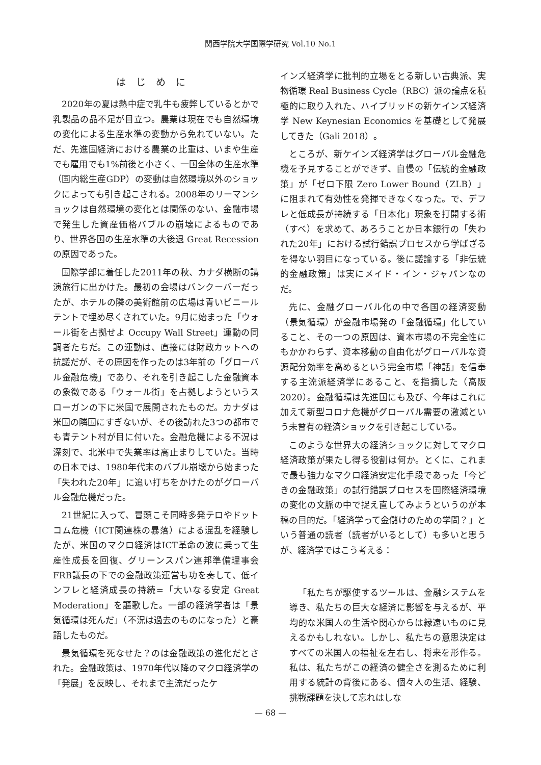関西学院大学国際学研究 Vol.10 No.1
はじめに
2020年の夏は熱中症で乳牛も疲弊しているとかで乳製品の品不足が目立つ。農業は現在でも自然環境の変化による生産水準の変動から免れていない。ただ、先進国経済における農業の比重は、いまや生産でも雇用でも1%前後と小さく、一国全体の生産水準（国内総生産GDP）の変動は自然環境以外のショックによっても引き起こされる。2008年のリーマンショックは自然環境の変化とは関係のない、金融市場で発生した資産価格バブルの崩壊によるものであり、世界各国の生産水準の大後退 Great Recession の原因であった。
国際学部に着任した2011年の秋、カナダ横断の講演旅行に出かけた。最初の会場はバンクーバーだったが、ホテルの隣の美術館前の広場は青いビニールテントで埋め尽くされていた。9月に始まった「ウォール街を占拠せよ Occupy Wall Street」運動の同調者たちだ。この運動は、直接には財政カットへの抗議だが、その原因を作ったのは3年前の「グローバル金融危機」であり、それを引き起こした金融資本の象徴である「ウォール街」を占拠しようというスローガンの下に米国で展開されたものだ。カナダは米国の隣国にすぎないが、その後訪れた3つの都市でも青テント村が目に付いた。金融危機による不況は深刻で、北米中で失業率は高止まりしていた。当時の日本では、1980年代末のバブル崩壊から始まった「失われた20年」に追い打ちをかけたのがグローバル金融危機だった。
21世紀に入って、冒頭こそ同時多発テロやドットコム危機（ICT関連株の暴落）による混乱を経験したが、米国のマクロ経済はICT革命の波に乗って生産性成長を回復、グリーンスパン連邦準備理事会FRB議長の下での金融政策運営も功を奏して、低インフレと経済成長の持続=「大いなる安定 Great Moderation」を謳歌した。一部の経済学者は「景気循環は死んだ」（不況は過去のものになった）と豪語したものだ。
景気循環を死なせた？のは金融政策の進化だとされた。金融政策は、1970年代以降のマクロ経済学の「発展」を反映し、それまで主流だったケ
インズ経済学に批判的立場をとる新しい古典派、実物循環 Real Business Cycle（RBC）派の論点を積極的に取り入れた、ハイブリッドの新ケインズ経済学 New Keynesian Economics を基礎として発展してきた（Gali 2018）。
ところが、新ケインズ経済学はグローバル金融危機を予見することができず、自慢の「伝統的金融政策」が「ゼロ下限 Zero Lower Bound（ZLB）」に阻まれて有効性を発揮できなくなった。で、デフレと低成長が持続する「日本化」現象を打開する術（すべ）を求めて、あろうことか日本銀行の「失われた20年」における試行錯誤プロセスから学ばざるを得ない羽目になっている。後に議論する「非伝統的金融政策」は実にメイド・イン・ジャパンなのだ。
先に、金融グローバル化の中で各国の経済変動（景気循環）が金融市場発の「金融循環」化していること、その一つの原因は、資本市場の不完全性にもかかわらず、資本移動の自由化がグローバルな資源配分効率を高めるという完全市場「神話」を信奉する主流派経済学にあること、を指摘した（高阪 2020）。金融循環は先進国にも及び、今年はこれに加えて新型コロナ危機がグローバル需要の激減という未曾有の経済ショックを引き起こしている。
このような世界大の経済ショックに対してマクロ経済政策が果たし得る役割は何か。とくに、これまで最も強力なマクロ経済安定化手段であった「今どきの金融政策」の試行錯誤プロセスを国際経済環境の変化の文脈の中で捉え直してみようというのが本稿の目的だ。「経済学って金儲けのための学問？」という普通の読者（読者がいるとして）も多いと思うが、経済学ではこう考える：
「私たちが駆使するツールは、金融システムを導き、私たちの巨大な経済に影響を与えるが、平均的な米国人の生活や関心からは縁遠いものに見えるかもしれない。しかし、私たちの意思決定はすべての米国人の福祉を左右し、将来を形作る。私は、私たちがこの経済の健全さを測るために利用する統計の背後にある、個々人の生活、経験、挑戦課題を決して忘れはしな
— 68 —